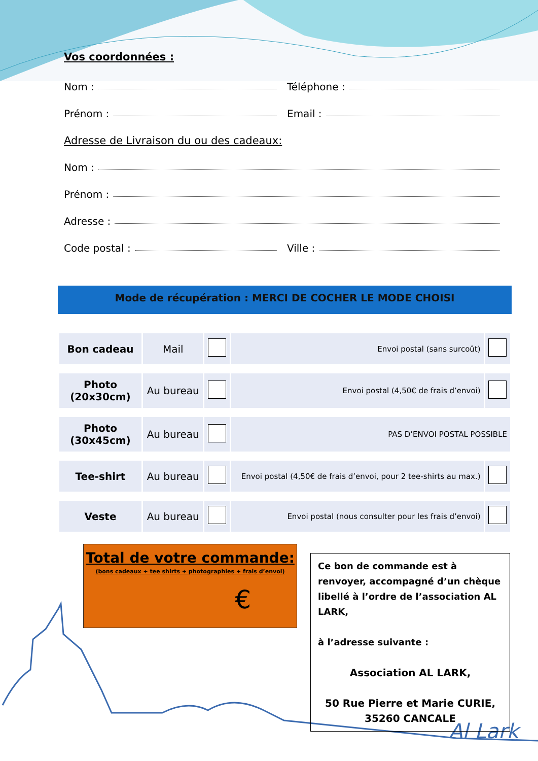Al Lark
Vos coordonnées :
Nom : Téléphone :
Prénom : Email :
Adresse de Livraison du ou des cadeaux:
Nom :
Prénom :
Adresse :
Code postal : Ville :
Mode de récupération : MERCI DE COCHER LE MODE CHOISI
| Bon cadeau | Mail | | Envoi postal (sans surcoût) | |
| Photo (20x30cm) | Au bureau | | Envoi postal (4,50€ de frais d’envoi) | |
| Photo (30x45cm) | Au bureau | | PAS D’ENVOI POSTAL POSSIBLE | |
| Tee-shirt | Au bureau | | Envoi postal (4,50€ de frais d’envoi, pour 2 tee-shirts au max.) | |
| Veste | Au bureau | | Envoi postal (nous consulter pour les frais d’envoi) | |
Total de votre commande:
(bons cadeaux + tee shirts + photographies + frais d’envoi)
€
Ce bon de commande est à renvoyer, accompagné d’un chèque libellé à l’ordre de l’association AL LARK,
à l’adresse suivante :
Association AL LARK,
50 Rue Pierre et Marie CURIE,
35260 CANCALE